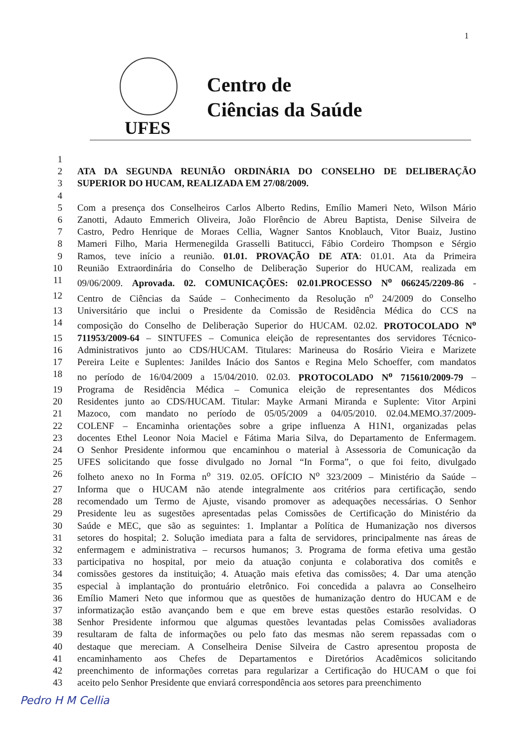1
Centro de
Ciências da Saúde
UFES
1
2 ATA DA SEGUNDA REUNIÃO ORDINÁRIA DO CONSELHO DE DELIBERAÇÃO
3 SUPERIOR DO HUCAM, REALIZADA EM 27/08/2009.
4
5 Com a presença dos Conselheiros Carlos Alberto Redins, Emílio Mameri Neto, Wilson Mário
6 Zanotti, Adauto Emmerich Oliveira, João Florêncio de Abreu Baptista, Denise Silveira de
7 Castro, Pedro Henrique de Moraes Cellia, Wagner Santos Knoblauch, Vitor Buaiz, Justino
8 Mameri Filho, Maria Hermenegilda Grasselli Batitucci, Fábio Cordeiro Thompson e Sérgio
9 Ramos, teve início a reunião. 01.01. PROVAÇÃO DE ATA: 01.01. Ata da Primeira
10 Reunião Extraordinária do Conselho de Deliberação Superior do HUCAM, realizada em
11 09/06/2009. Aprovada. 02. COMUNICAÇÕES: 02.01.PROCESSO N<sup>o</sup> 066245/2209-86 -
12 Centro de Ciências da Saúde – Conhecimento da Resolução n<sup>o</sup> 24/2009 do Conselho
13 Universitário que inclui o Presidente da Comissão de Residência Médica do CCS na
14 composição do Conselho de Deliberação Superior do HUCAM. 02.02. PROTOCOLADO N<sup>o</sup>
15 711953/2009-64 – SINTUFES – Comunica eleição de representantes dos servidores Técnico-
16 Administrativos junto ao CDS/HUCAM. Titulares: Marineusa do Rosário Vieira e Marizete
17 Pereira Leite e Suplentes: Janildes Inácio dos Santos e Regina Melo Schoeffer, com mandatos
18 no período de 16/04/2009 a 15/04/2010. 02.03. PROTOCOLADO N<sup>o</sup> 715610/2009-79 –
19 Programa de Residência Médica – Comunica eleição de representantes dos Médicos
20 Residentes junto ao CDS/HUCAM. Titular: Mayke Armani Miranda e Suplente: Vitor Arpini
21 Mazoco, com mandato no período de 05/05/2009 a 04/05/2010. 02.04.MEMO.37/2009-
22 COLENF – Encaminha orientações sobre a gripe influenza A H1N1, organizadas pelas
23 docentes Ethel Leonor Noia Maciel e Fátima Maria Silva, do Departamento de Enfermagem.
24 O Senhor Presidente informou que encaminhou o material à Assessoria de Comunicação da
25 UFES solicitando que fosse divulgado no Jornal “In Forma”, o que foi feito, divulgado
26 folheto anexo no In Forma n<sup>o</sup> 319. 02.05. OFÍCIO N<sup>o</sup> 323/2009 – Ministério da Saúde –
27 Informa que o HUCAM não atende integralmente aos critérios para certificação, sendo
28 recomendado um Termo de Ajuste, visando promover as adequações necessárias. O Senhor
29 Presidente leu as sugestões apresentadas pelas Comissões de Certificação do Ministério da
30 Saúde e MEC, que são as seguintes: 1. Implantar a Política de Humanização nos diversos
31 setores do hospital; 2. Solução imediata para a falta de servidores, principalmente nas áreas de
32 enfermagem e administrativa – recursos humanos; 3. Programa de forma efetiva uma gestão
33 participativa no hospital, por meio da atuação conjunta e colaborativa dos comitês e
34 comissões gestores da instituição; 4. Atuação mais efetiva das comissões; 4. Dar uma atenção
35 especial à implantação do prontuário eletrônico. Foi concedida a palavra ao Conselheiro
36 Emílio Mameri Neto que informou que as questões de humanização dentro do HUCAM e de
37 informatização estão avançando bem e que em breve estas questões estarão resolvidas. O
38 Senhor Presidente informou que algumas questões levantadas pelas Comissões avaliadoras
39 resultaram de falta de informações ou pelo fato das mesmas não serem repassadas com o
40 destaque que mereciam. A Conselheira Denise Silveira de Castro apresentou proposta de
41 encaminhamento aos Chefes de Departamentos e Diretórios Acadêmicos solicitando
42 preenchimento de informações corretas para regularizar a Certificação do HUCAM o que foi
43 aceito pelo Senhor Presidente que enviará correspondência aos setores para preenchimento
Pedro H M Cellia